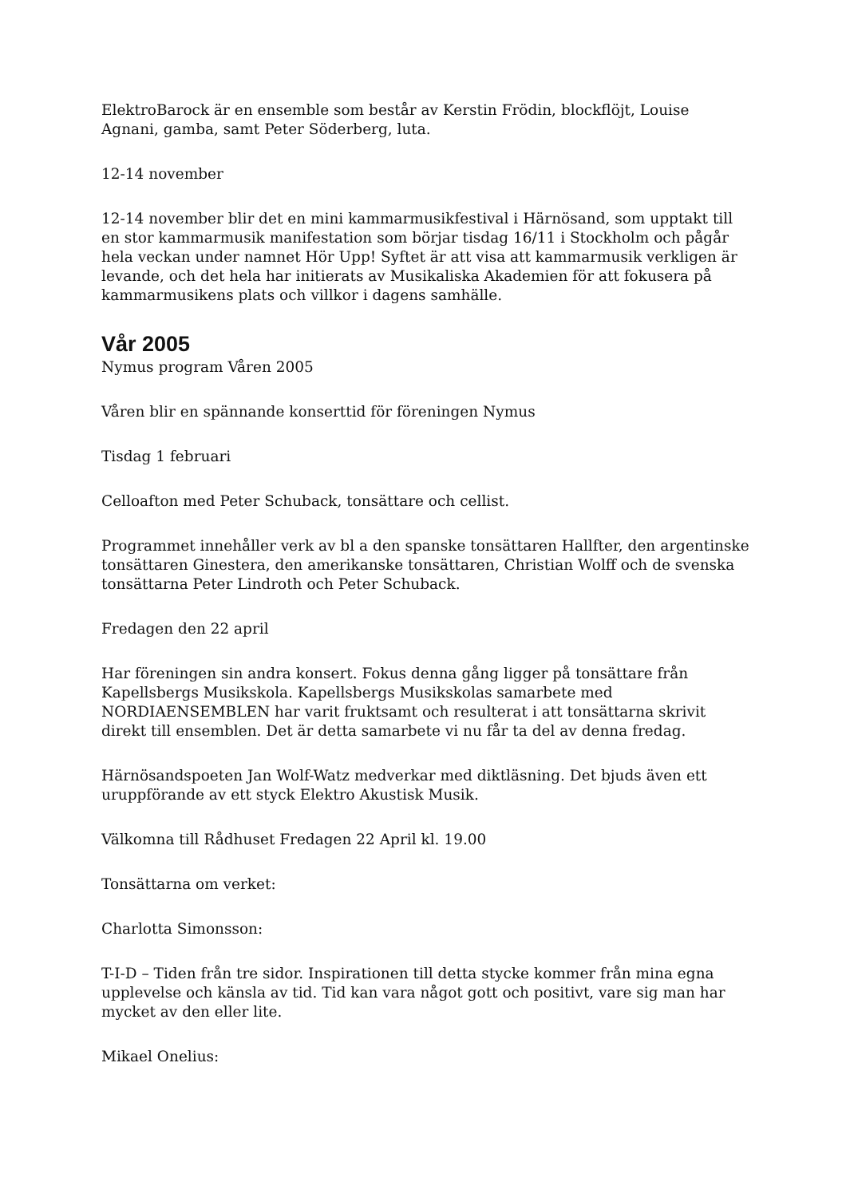ElektroBarock är en ensemble som består av Kerstin Frödin, blockflöjt, Louise Agnani, gamba, samt Peter Söderberg, luta.
12-14 november
12-14 november blir det en mini kammarmusikfestival i Härnösand, som upptakt till en stor kammarmusik manifestation som börjar tisdag 16/11 i Stockholm och pågår hela veckan under namnet Hör Upp! Syftet är att visa att kammarmusik verkligen är levande, och det hela har initierats av Musikaliska Akademien för att fokusera på kammarmusikens plats och villkor i dagens samhälle.
Vår 2005
Nymus program Våren 2005
Våren blir en spännande konserttid för föreningen Nymus
Tisdag 1 februari
Celloafton med Peter Schuback, tonsättare och cellist.
Programmet innehåller verk av bl a den spanske tonsättaren Hallfter, den argentinske tonsättaren Ginestera, den amerikanske tonsättaren, Christian Wolff och de svenska tonsättarna Peter Lindroth och Peter Schuback.
Fredagen den 22 april
Har föreningen sin andra konsert. Fokus denna gång ligger på tonsättare från Kapellsbergs Musikskola. Kapellsbergs Musikskolas samarbete med NORDIAENSEMBLEN har varit fruktsamt och resulterat i att tonsättarna skrivit direkt till ensemblen. Det är detta samarbete vi nu får ta del av denna fredag.
Härnösandspoeten Jan Wolf-Watz medverkar med diktläsning. Det bjuds även ett uruppförande av ett styck Elektro Akustisk Musik.
Välkomna till Rådhuset Fredagen 22 April kl. 19.00
Tonsättarna om verket:
Charlotta Simonsson:
T-I-D – Tiden från tre sidor. Inspirationen till detta stycke kommer från mina egna upplevelse och känsla av tid. Tid kan vara något gott och positivt, vare sig man har mycket av den eller lite.
Mikael Onelius: